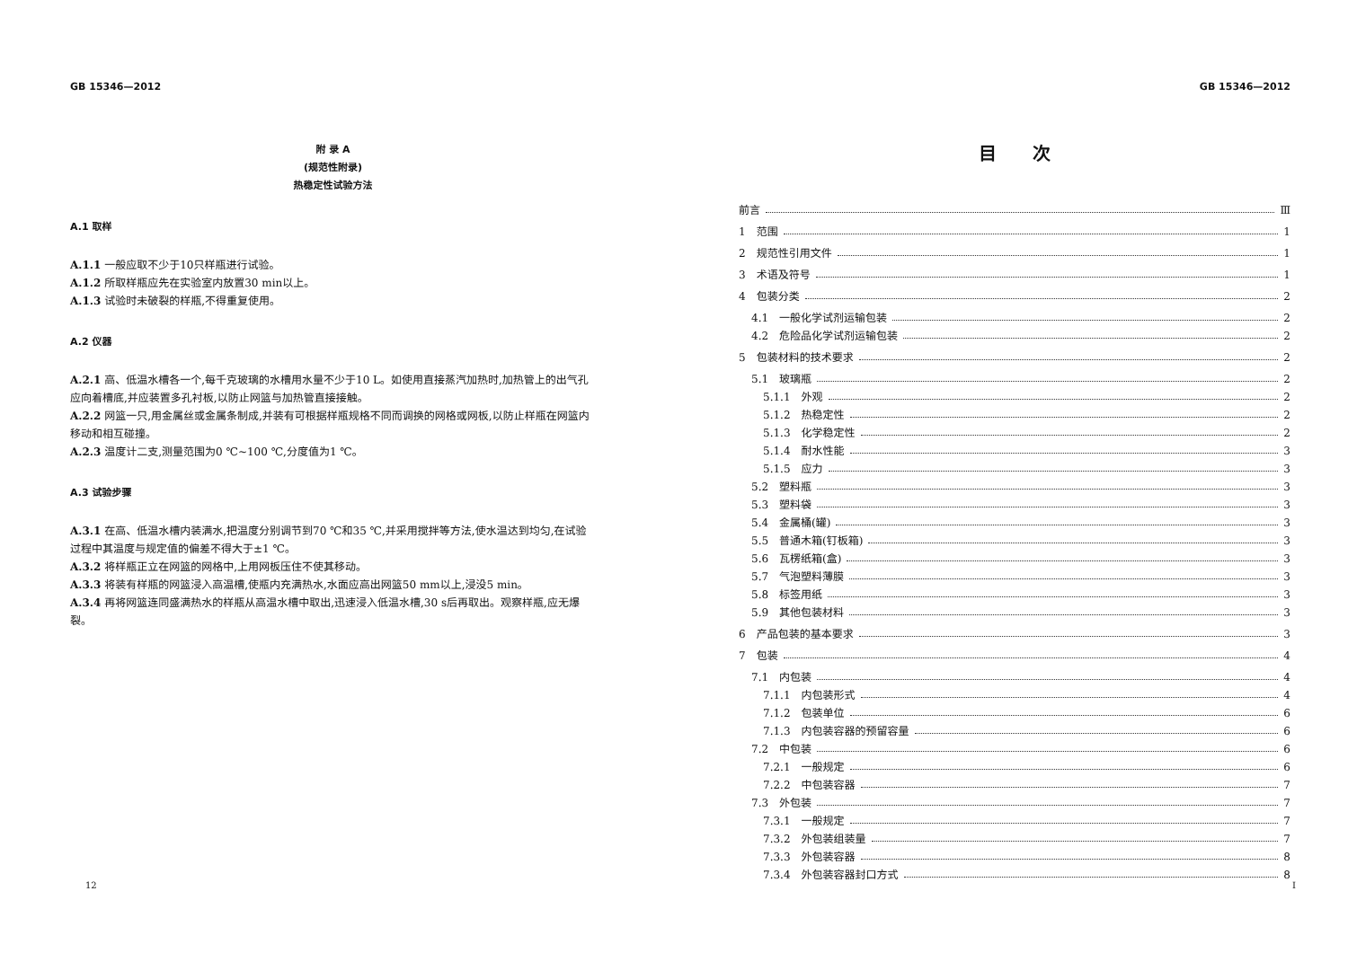GB 15346—2012
附 录 A
(规范性附录)
热稳定性试验方法
A.1 取样
A.1.1 一般应取不少于10只样瓶进行试验。
A.1.2 所取样瓶应先在实验室内放置30 min以上。
A.1.3 试验时未破裂的样瓶,不得重复使用。
A.2 仪器
A.2.1 高、低温水槽各一个,每千克玻璃的水槽用水量不少于10 L。如使用直接蒸汽加热时,加热管上的出气孔应向着槽底,并应装置多孔衬板,以防止网篮与加热管直接接触。
A.2.2 网篮一只,用金属丝或金属条制成,并装有可根据样瓶规格不同而调换的网格或网板,以防止样瓶在网篮内移动和相互碰撞。
A.2.3 温度计二支,测量范围为0 ℃~100 ℃,分度值为1 ℃。
A.3 试验步骤
A.3.1 在高、低温水槽内装满水,把温度分别调节到70 ℃和35 ℃,并采用搅拌等方法,使水温达到均匀,在试验过程中其温度与规定值的偏差不得大于±1 ℃。
A.3.2 将样瓶正立在网篮的网格中,上用网板压住不使其移动。
A.3.3 将装有样瓶的网篮浸入高温槽,使瓶内充满热水,水面应高出网篮50 mm以上,浸没5 min。
A.3.4 再将网篮连同盛满热水的样瓶从高温水槽中取出,迅速浸入低温水槽,30 s后再取出。观察样瓶,应无爆裂。
12
GB 15346—2012
目　　次
前言 Ⅲ
1　范围 1
2　规范性引用文件 1
3　术语及符号 1
4　包装分类 2
4.1　一般化学试剂运输包装 2
4.2　危险品化学试剂运输包装 2
5　包装材料的技术要求 2
5.1　玻璃瓶 2
5.1.1　外观 2
5.1.2　热稳定性 2
5.1.3　化学稳定性 2
5.1.4　耐水性能 3
5.1.5　应力 3
5.2　塑料瓶 3
5.3　塑料袋 3
5.4　金属桶(罐) 3
5.5　普通木箱(钉板箱) 3
5.6　瓦楞纸箱(盒) 3
5.7　气泡塑料薄膜 3
5.8　标签用纸 3
5.9　其他包装材料 3
6　产品包装的基本要求 3
7　包装 4
7.1　内包装 4
7.1.1　内包装形式 4
7.1.2　包装单位 6
7.1.3　内包装容器的预留容量 6
7.2　中包装 6
7.2.1　一般规定 6
7.2.2　中包装容器 7
7.3　外包装 7
7.3.1　一般规定 7
7.3.2　外包装组装量 7
7.3.3　外包装容器 8
7.3.4　外包装容器封口方式 8
I